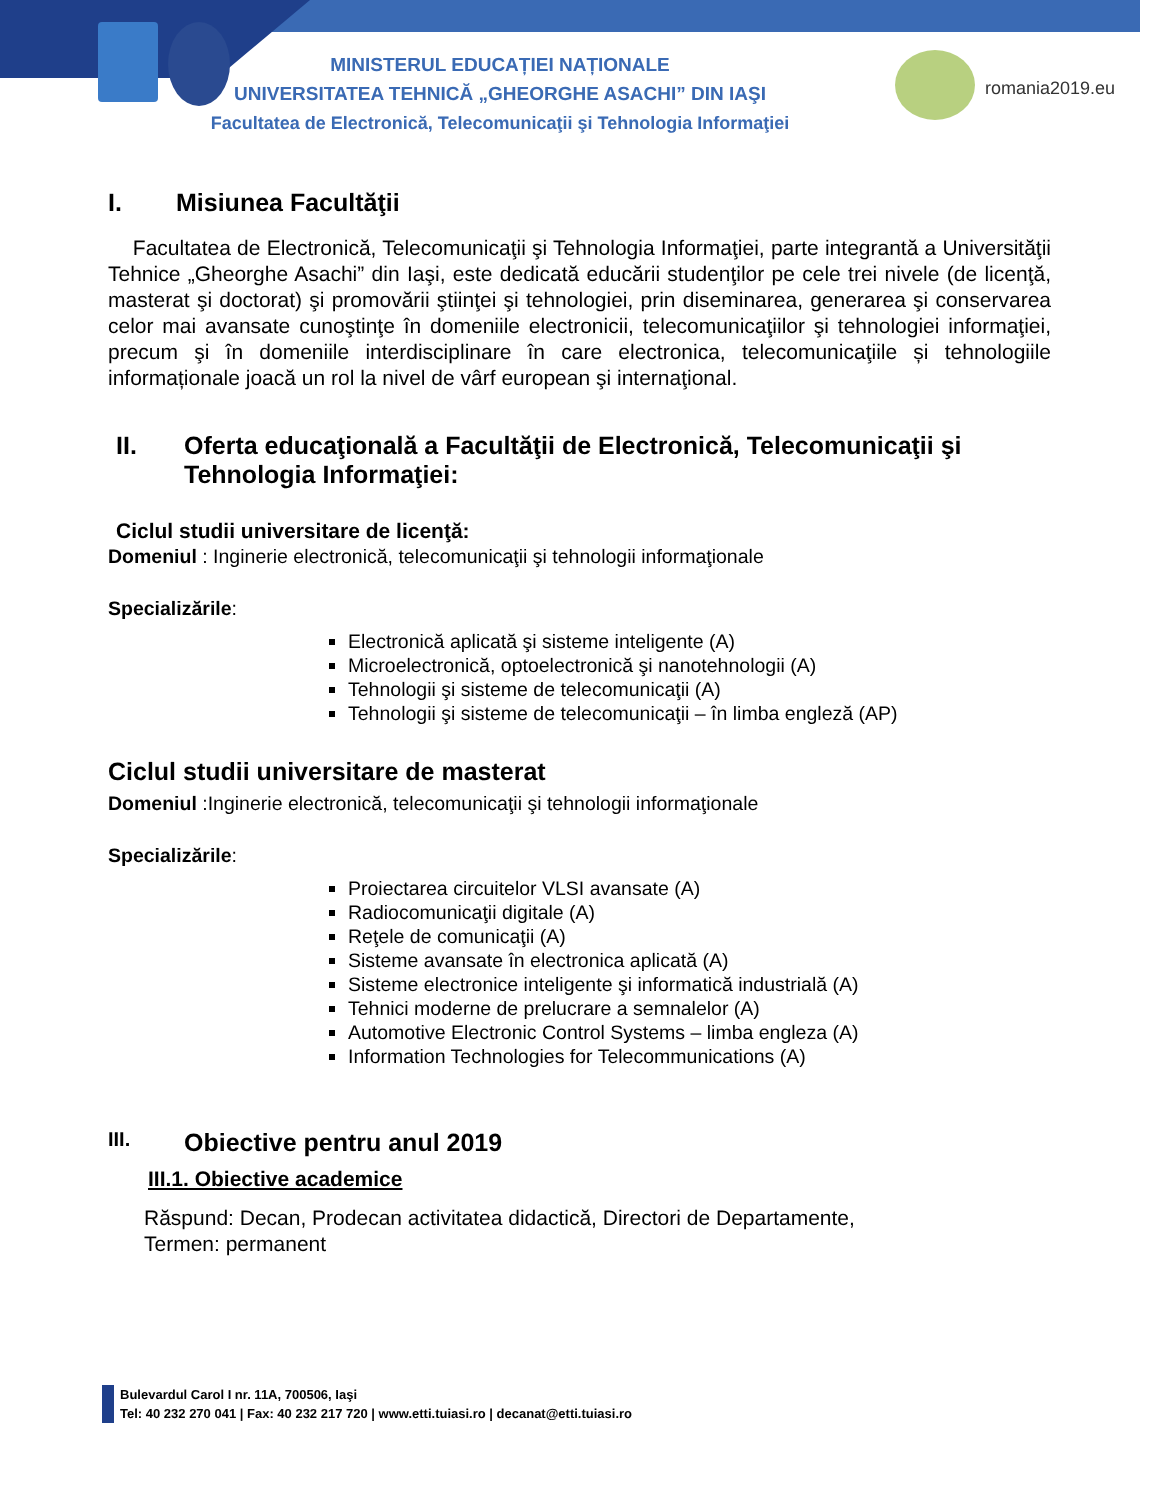romania2019.eu
MINISTERUL EDUCAȚIEI NAȚIONALE
UNIVERSITATEA TEHNICĂ „GHEORGHE ASACHI” DIN IAŞI
Facultatea de Electronică, Telecomunicaţii şi Tehnologia Informaţiei
I. Misiunea Facultăţii
Facultatea de Electronică, Telecomunicaţii şi Tehnologia Informaţiei, parte integrantă a Universităţii Tehnice „Gheorghe Asachi” din Iaşi, este dedicată educării studenţilor pe cele trei nivele (de licenţă, masterat şi doctorat) şi promovării ştiinţei şi tehnologiei, prin diseminarea, generarea şi conservarea celor mai avansate cunoştinţe în domeniile electronicii, telecomunicaţiilor şi tehnologiei informaţiei, precum şi în domeniile interdisciplinare în care electronica, telecomunicaţiile și tehnologiile informaționale joacă un rol la nivel de vârf european şi internaţional.
II. Oferta educaţională a Facultăţii de Electronică, Telecomunicaţii şi Tehnologia Informaţiei:
Ciclul studii universitare de licenţă:
Domeniul : Inginerie electronică, telecomunicaţii şi tehnologii informaţionale
Specializările:
Electronică aplicată şi sisteme inteligente (A)
Microelectronică, optoelectronică şi nanotehnologii (A)
Tehnologii şi sisteme de telecomunicaţii (A)
Tehnologii şi sisteme de telecomunicaţii – în limba engleză (AP)
Ciclul studii universitare de masterat
Domeniul :Inginerie electronică, telecomunicaţii şi tehnologii informaţionale
Specializările:
Proiectarea circuitelor VLSI avansate (A)
Radiocomunicaţii digitale (A)
Reţele de comunicaţii (A)
Sisteme avansate în electronica aplicată (A)
Sisteme electronice inteligente şi informatică industrială (A)
Tehnici moderne de prelucrare a semnalelor (A)
Automotive Electronic Control Systems – limba engleza (A)
Information Technologies for Telecommunications (A)
III. Obiective pentru anul 2019
III.1. Obiective academice
Răspund: Decan, Prodecan activitatea didactică, Directori de Departamente,
Termen: permanent
Bulevardul Carol I nr. 11A, 700506, Iaşi
Tel: 40 232 270 041 | Fax: 40 232 217 720 | www.etti.tuiasi.ro | decanat@etti.tuiasi.ro